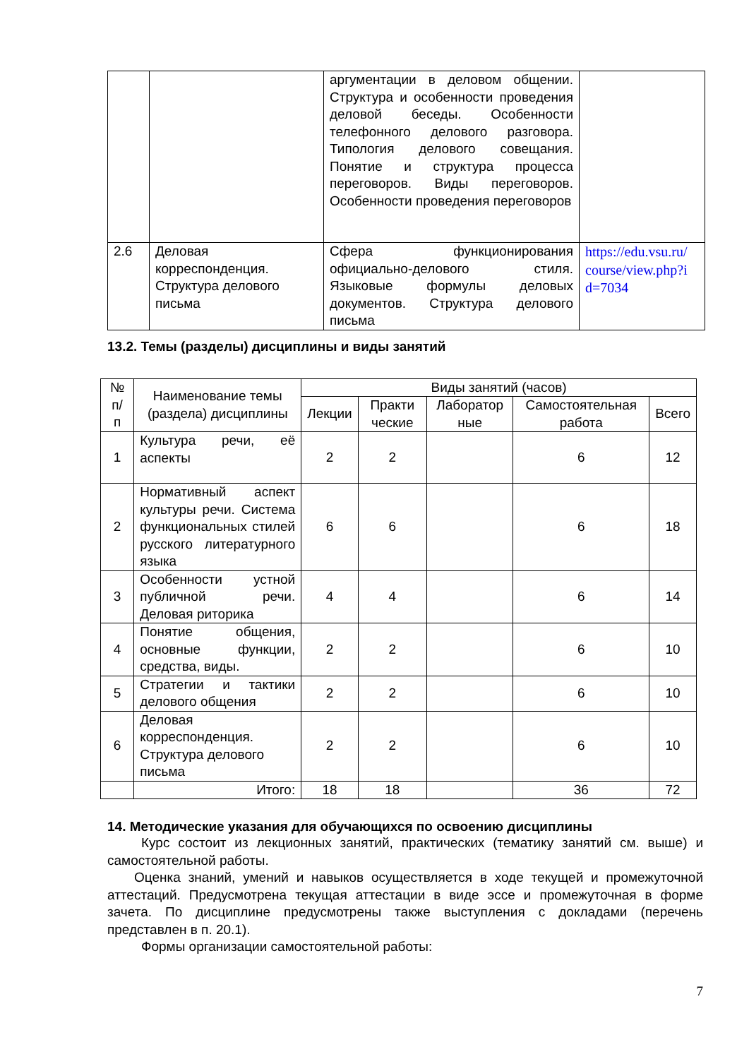| | | аргументации в деловом общении. Структура и особенности проведения деловой беседы. Особенности телефонного делового разговора. Типология делового совещания. Понятие и структура процесса переговоров. Виды переговоров. Особенности проведения переговоров | |
| 2.6 | Деловая корреспонденция. Структура делового письма | Сфера функционирования официально-делового стиля. Языковые формулы деловых документов. Структура делового письма | https://edu.vsu.ru/ course/view.php?i d=7034 |
13.2. Темы (разделы) дисциплины и виды занятий
| № п/ п | Наименование темы (раздела) дисциплины | Виды занятий (часов) | | | | |
| --- | --- | --- | --- | --- | --- | --- |
| | | Лекции | Практи ческие | Лаборатор ные | Самостоятельная работа | Всего |
| 1 | Культура речи, её аспекты | 2 | 2 | | 6 | 12 |
| 2 | Нормативный аспект культуры речи. Система функциональных стилей русского литературного языка | 6 | 6 | | 6 | 18 |
| 3 | Особенности устной публичной речи. Деловая риторика | 4 | 4 | | 6 | 14 |
| 4 | Понятие общения, основные функции, средства, виды. | 2 | 2 | | 6 | 10 |
| 5 | Стратегии и тактики делового общения | 2 | 2 | | 6 | 10 |
| 6 | Деловая корреспонденция. Структура делового письма | 2 | 2 | | 6 | 10 |
| | Итого: | 18 | 18 | | 36 | 72 |
14. Методические указания для обучающихся по освоению дисциплины
Курс состоит из лекционных занятий, практических (тематику занятий см. выше) и самостоятельной работы.
Оценка знаний, умений и навыков осуществляется в ходе текущей и промежуточной аттестаций. Предусмотрена текущая аттестации в виде эссе и промежуточная в форме зачета. По дисциплине предусмотрены также выступления с докладами (перечень представлен в п. 20.1).
Формы организации самостоятельной работы:
7